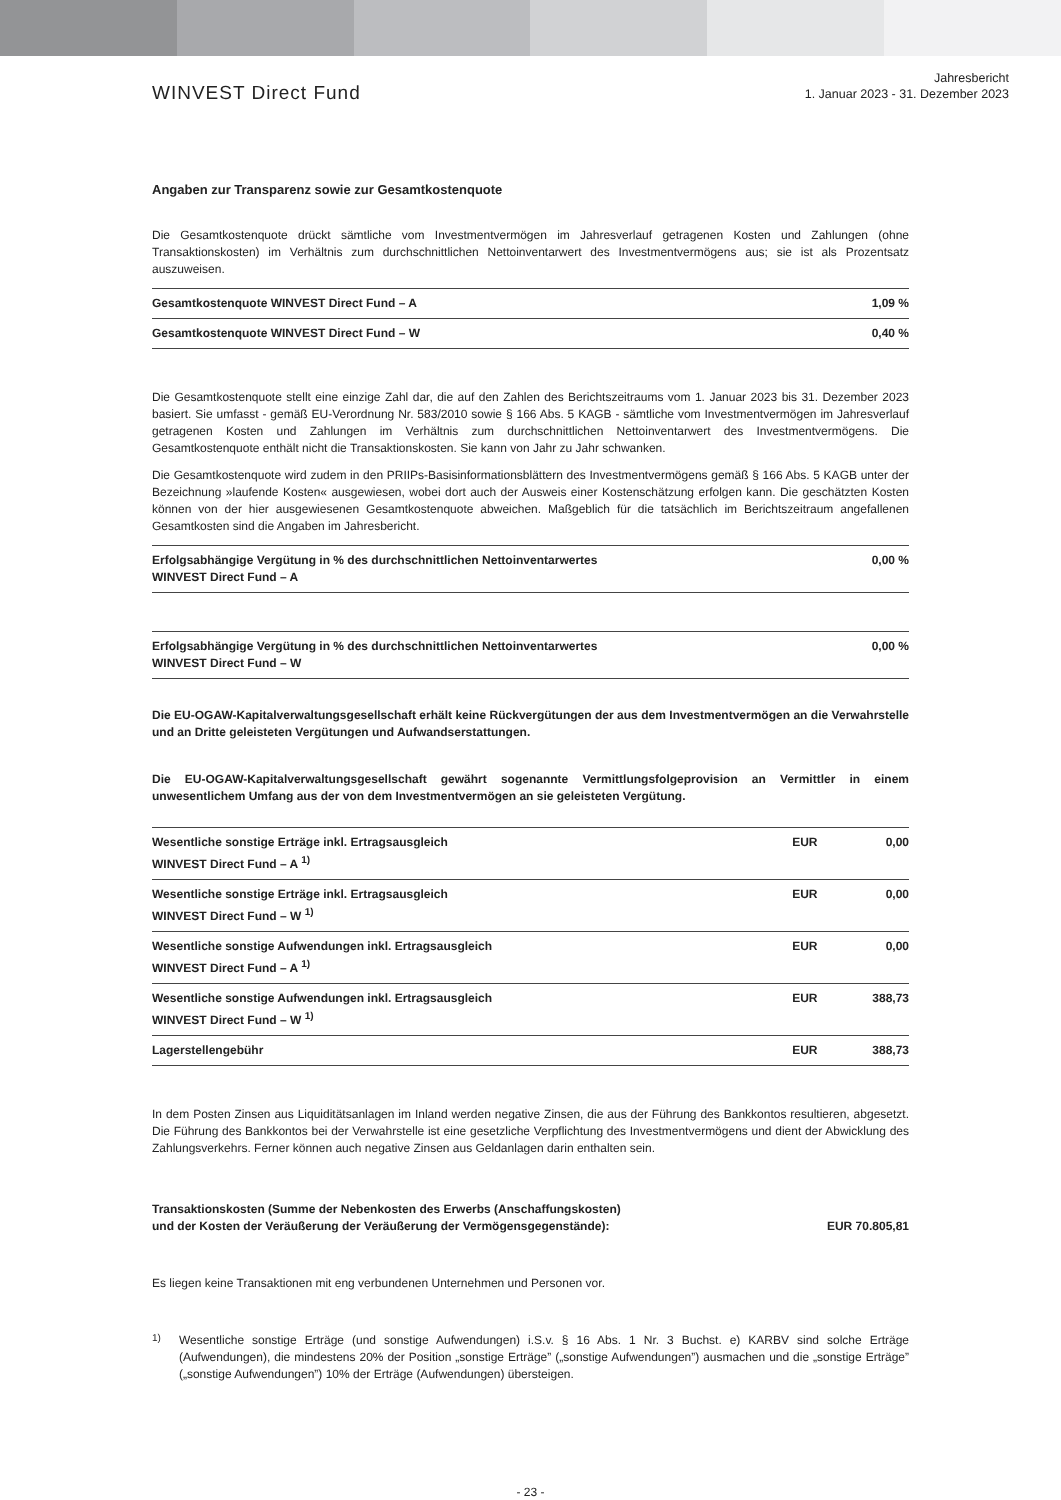WINVEST Direct Fund
Jahresbericht
1. Januar 2023 - 31. Dezember 2023
Angaben zur Transparenz sowie zur Gesamtkostenquote
Die Gesamtkostenquote drückt sämtliche vom Investmentvermögen im Jahresverlauf getragenen Kosten und Zahlungen (ohne Transaktionskosten) im Verhältnis zum durchschnittlichen Nettoinventarwert des Investmentvermögens aus; sie ist als Prozentsatz auszuweisen.
| Gesamtkostenquote WINVEST Direct Fund – A | 1,09 % |
| Gesamtkostenquote WINVEST Direct Fund – W | 0,40 % |
Die Gesamtkostenquote stellt eine einzige Zahl dar, die auf den Zahlen des Berichtszeitraums vom 1. Januar 2023 bis 31. Dezember 2023 basiert. Sie umfasst - gemäß EU-Verordnung Nr. 583/2010 sowie § 166 Abs. 5 KAGB - sämtliche vom Investmentvermögen im Jahresverlauf getragenen Kosten und Zahlungen im Verhältnis zum durchschnittlichen Nettoinventarwert des Investmentvermögens. Die Gesamtkostenquote enthält nicht die Transaktionskosten. Sie kann von Jahr zu Jahr schwanken.
Die Gesamtkostenquote wird zudem in den PRIIPs-Basisinformationsblättern des Investmentvermögens gemäß § 166 Abs. 5 KAGB unter der Bezeichnung »laufende Kosten« ausgewiesen, wobei dort auch der Ausweis einer Kostenschätzung erfolgen kann. Die geschätzten Kosten können von der hier ausgewiesenen Gesamtkostenquote abweichen. Maßgeblich für die tatsächlich im Berichtszeitraum angefallenen Gesamtkosten sind die Angaben im Jahresbericht.
| Erfolgsabhängige Vergütung in % des durchschnittlichen Nettoinventarwertes WINVEST Direct Fund – A | 0,00 % |
| Erfolgsabhängige Vergütung in % des durchschnittlichen Nettoinventarwertes WINVEST Direct Fund – W | 0,00 % |
Die EU-OGAW-Kapitalverwaltungsgesellschaft erhält keine Rückvergütungen der aus dem Investmentvermögen an die Verwahrstelle und an Dritte geleisteten Vergütungen und Aufwandserstattungen.
Die EU-OGAW-Kapitalverwaltungsgesellschaft gewährt sogenannte Vermittlungsfolgeprovision an Vermittler in einem unwesentlichem Umfang aus der von dem Investmentvermögen an sie geleisteten Vergütung.
| Wesentliche sonstige Erträge inkl. Ertragsausgleich WINVEST Direct Fund – A <sup>1)</sup> | EUR | 0,00 |
| Wesentliche sonstige Erträge inkl. Ertragsausgleich WINVEST Direct Fund – W <sup>1)</sup> | EUR | 0,00 |
| Wesentliche sonstige Aufwendungen inkl. Ertragsausgleich WINVEST Direct Fund – A <sup>1)</sup> | EUR | 0,00 |
| Wesentliche sonstige Aufwendungen inkl. Ertragsausgleich WINVEST Direct Fund – W <sup>1)</sup> | EUR | 388,73 |
| Lagerstellengebühr | EUR | 388,73 |
In dem Posten Zinsen aus Liquiditätsanlagen im Inland werden negative Zinsen, die aus der Führung des Bankkontos resultieren, abgesetzt. Die Führung des Bankkontos bei der Verwahrstelle ist eine gesetzliche Verpflichtung des Investmentvermögens und dient der Abwicklung des Zahlungsverkehrs. Ferner können auch negative Zinsen aus Geldanlagen darin enthalten sein.
Transaktionskosten (Summe der Nebenkosten des Erwerbs (Anschaffungskosten)
und der Kosten der Veräußerung der Veräußerung der Vermögensgegenstände):
EUR 70.805,81
Es liegen keine Transaktionen mit eng verbundenen Unternehmen und Personen vor.
<sup>1)</sup>
Wesentliche sonstige Erträge (und sonstige Aufwendungen) i.S.v. § 16 Abs. 1 Nr. 3 Buchst. e) KARBV sind solche Erträge (Aufwendungen), die mindestens 20% der Position „sonstige Erträge” („sonstige Aufwendungen”) ausmachen und die „sonstige Erträge” („sonstige Aufwendungen”) 10% der Erträge (Aufwendungen) übersteigen.
- 23 -